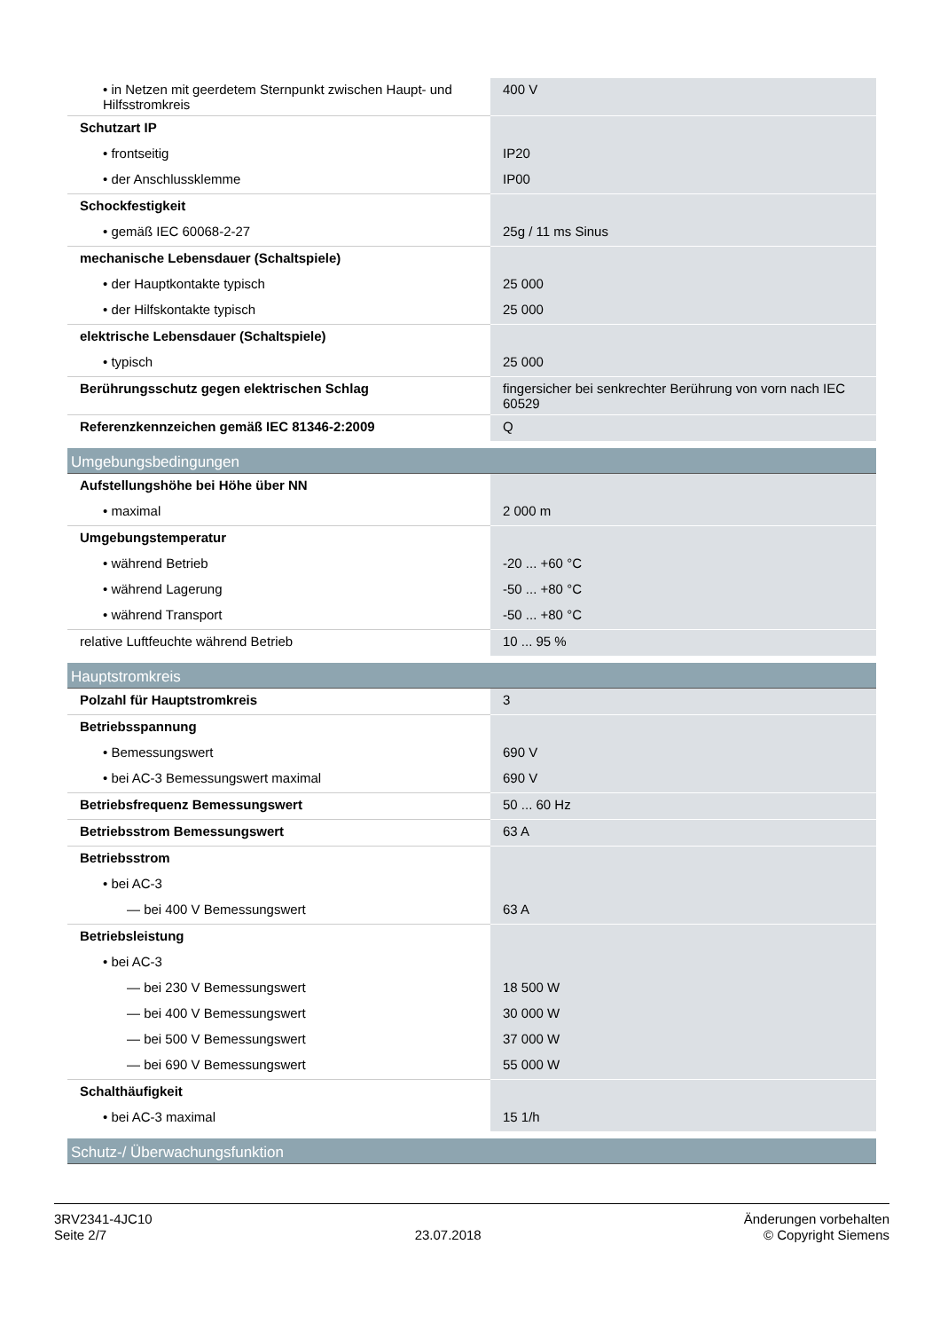| • in Netzen mit geerdetem Sternpunkt zwischen Haupt- und Hilfsstromkreis | 400 V |
| Schutzart IP | |
| • frontseitig | IP20 |
| • der Anschlussklemme | IP00 |
| Schockfestigkeit | |
| • gemäß IEC 60068-2-27 | 25g / 11 ms Sinus |
| mechanische Lebensdauer (Schaltspiele) | |
| • der Hauptkontakte typisch | 25 000 |
| • der Hilfskontakte typisch | 25 000 |
| elektrische Lebensdauer (Schaltspiele) | |
| • typisch | 25 000 |
| Berührungsschutz gegen elektrischen Schlag | fingersicher bei senkrechter Berührung von vorn nach IEC 60529 |
| Referenzkennzeichen gemäß IEC 81346-2:2009 | Q |
| Umgebungsbedingungen | |
| Aufstellungshöhe bei Höhe über NN | |
| • maximal | 2 000 m |
| Umgebungstemperatur | |
| • während Betrieb | -20 ... +60 °C |
| • während Lagerung | -50 ... +80 °C |
| • während Transport | -50 ... +80 °C |
| relative Luftfeuchte während Betrieb | 10 ... 95 % |
| Hauptstromkreis | |
| Polzahl für Hauptstromkreis | 3 |
| Betriebsspannung | |
| • Bemessungswert | 690 V |
| • bei AC-3 Bemessungswert maximal | 690 V |
| Betriebsfrequenz Bemessungswert | 50 ... 60 Hz |
| Betriebsstrom Bemessungswert | 63 A |
| Betriebsstrom | |
| • bei AC-3 | |
| — bei 400 V Bemessungswert | 63 A |
| Betriebsleistung | |
| • bei AC-3 | |
| — bei 230 V Bemessungswert | 18 500 W |
| — bei 400 V Bemessungswert | 30 000 W |
| — bei 500 V Bemessungswert | 37 000 W |
| — bei 690 V Bemessungswert | 55 000 W |
| Schalthäufigkeit | |
| • bei AC-3 maximal | 15 1/h |
| Schutz-/ Überwachungsfunktion | |
3RV2341-4JC10
Seite 2/7
23.07.2018
Änderungen vorbehalten
© Copyright Siemens